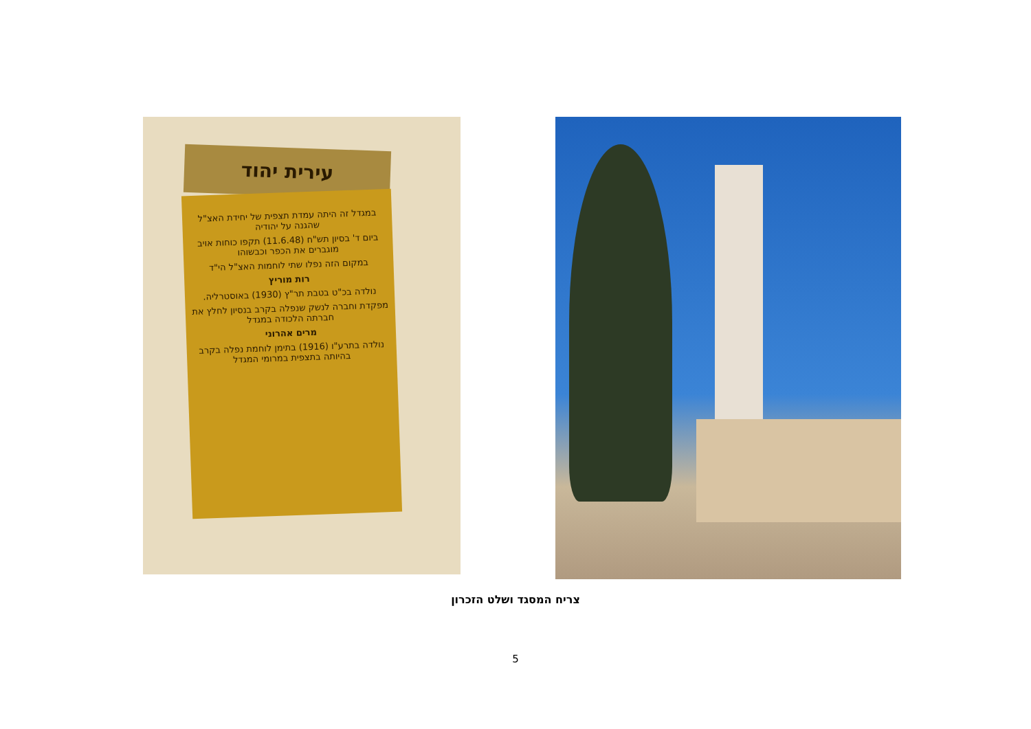עירית יהוד
במגדל זה היתה עמדת תצפית של יחידת האצ"ל שהגנה על יהודיה
ביום ד' בסיון תש"ח (11.6.48) תקפו כוחות אויב מוגברים את הכפר וכבשוהו
במקום הזה נפלו שתי לוחמות האצ"ל הי"ד
רות מוריץ
נולדה בכ"ט בטבת תר"ץ (1930) באוסטרליה.
מפקדת וחברה לנשק שנפלה בקרב בנסיון לחלץ את חברתה הלכודה במגדל
מרים אהרוני
נולדה בתרע"ו (1916) בתימן לוחמת נפלה בקרב בהיותה בתצפית במרומי המגדל
צריח המסגד ושלט הזכרון
5